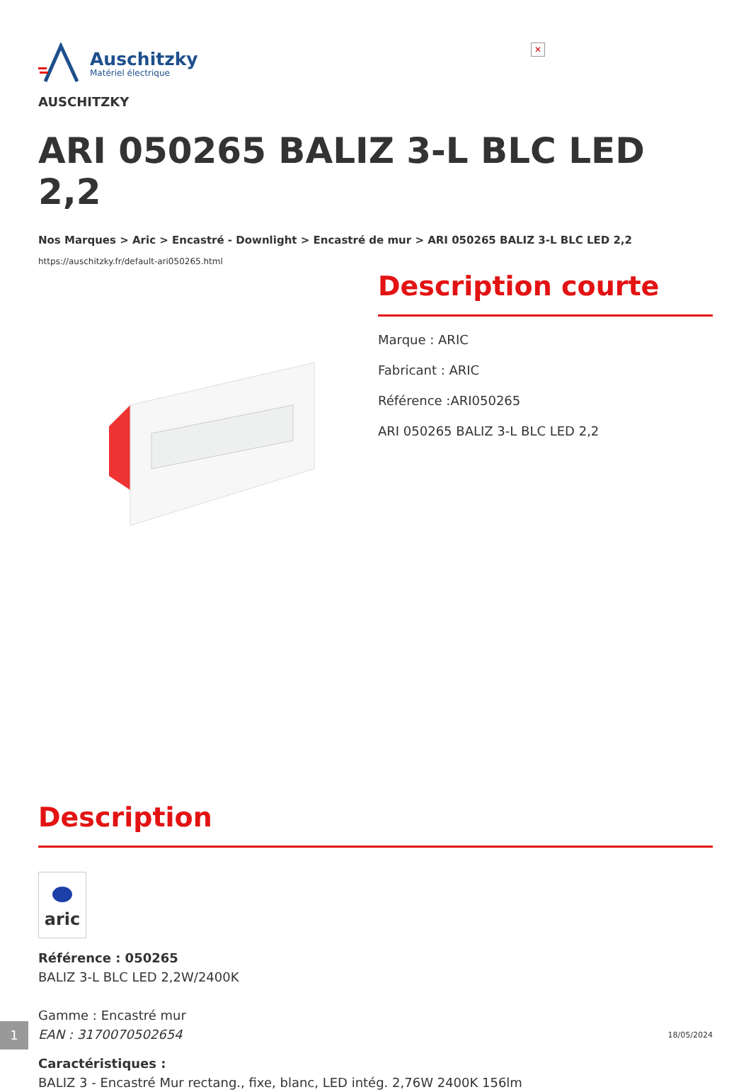✕
Auschitzky
Matériel électrique
AUSCHITZKY
ARI 050265 BALIZ 3-L BLC LED 2,2
Nos Marques > Aric > Encastré - Downlight > Encastré de mur > ARI 050265 BALIZ 3-L BLC LED 2,2
https://auschitzky.fr/default-ari050265.html
Description courte
Marque : ARIC
Fabricant : ARIC
Référence :ARI050265
ARI 050265 BALIZ 3-L BLC LED 2,2
Description
aric
Référence : 050265
BALIZ 3-L BLC LED 2,2W/2400K
Gamme : Encastré mur
EAN : 3170070502654
Caractéristiques :
BALIZ 3 - Encastré Mur rectang., fixe, blanc, LED intég. 2,76W 2400K 156lm
1 18/05/2024